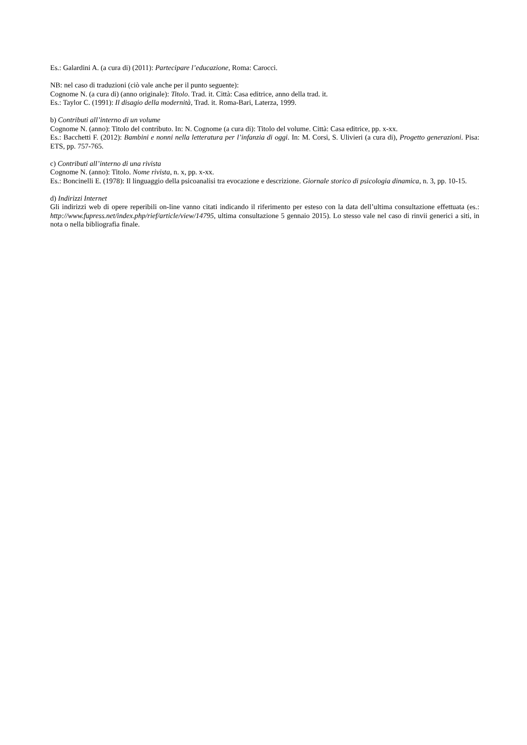Es.: Galardini A. (a cura di) (2011): Partecipare l’educazione, Roma: Carocci.
NB: nel caso di traduzioni (ciò vale anche per il punto seguente):
Cognome N. (a cura di) (anno originale): Titolo. Trad. it. Città: Casa editrice, anno della trad. it.
Es.: Taylor C. (1991): Il disagio della modernità, Trad. it. Roma-Bari, Laterza, 1999.
b) Contributi all’interno di un volume
Cognome N. (anno): Titolo del contributo. In: N. Cognome (a cura di): Titolo del volume. Città: Casa editrice, pp. x-xx.
Es.: Bacchetti F. (2012): Bambini e nonni nella letteratura per l’infanzia di oggi. In: M. Corsi, S. Ulivieri (a cura di), Progetto generazioni. Pisa: ETS, pp. 757-765.
c) Contributi all’interno di una rivista
Cognome N. (anno): Titolo. Nome rivista, n. x, pp. x-xx.
Es.: Boncinelli E. (1978): Il linguaggio della psicoanalisi tra evocazione e descrizione. Giornale storico di psicologia dinamica, n. 3, pp. 10-15.
d) Indirizzi Internet
Gli indirizzi web di opere reperibili on-line vanno citati indicando il riferimento per esteso con la data dell’ultima consultazione effettuata (es.: http://www.fupress.net/index.php/rief/article/view/14795, ultima consultazione 5 gennaio 2015). Lo stesso vale nel caso di rinvii generici a siti, in nota o nella bibliografia finale.